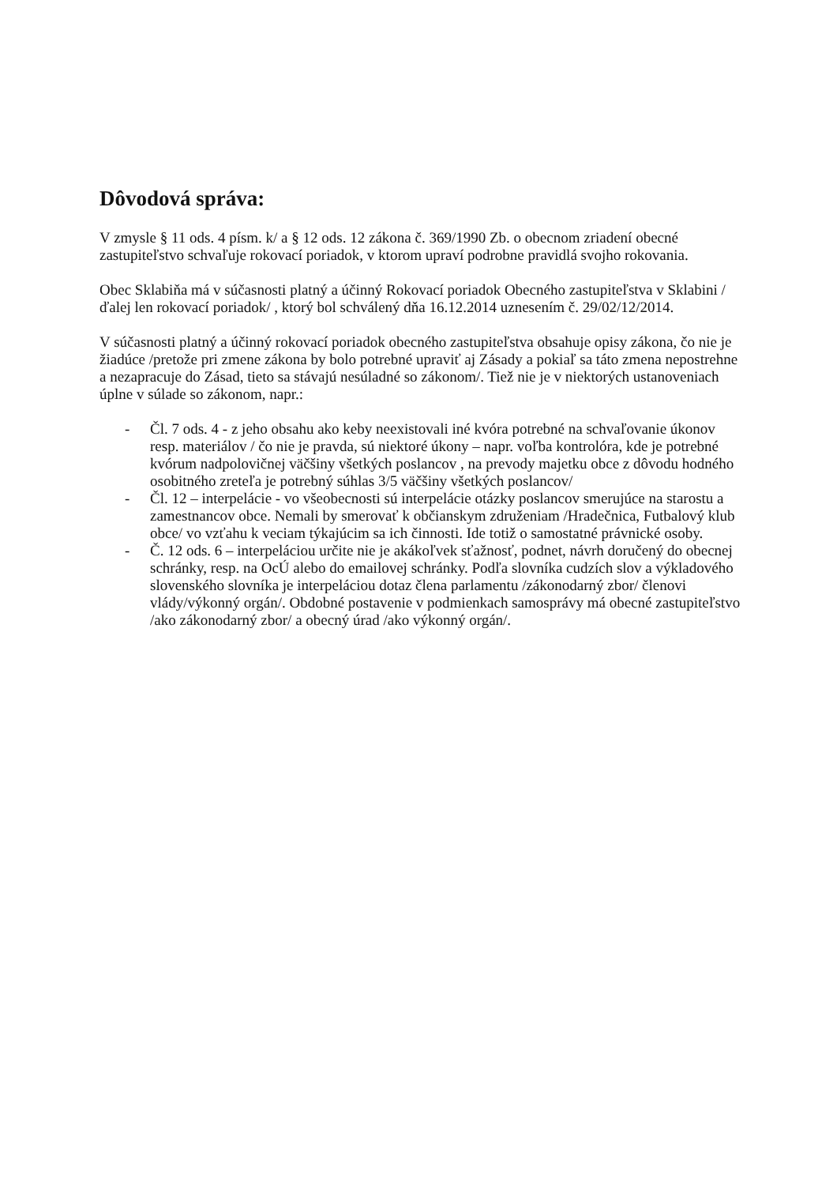Dôvodová správa:
V zmysle § 11 ods. 4 písm. k/ a § 12 ods. 12 zákona č. 369/1990 Zb. o obecnom zriadení obecné zastupiteľstvo schvaľuje rokovací poriadok, v ktorom upraví podrobne pravidlá svojho rokovania.
Obec Sklabiňa má v súčasnosti platný a účinný Rokovací poriadok Obecného zastupiteľstva v Sklabini /ďalej len rokovací poriadok/ , ktorý bol schválený dňa 16.12.2014 uznesením č. 29/02/12/2014.
V súčasnosti platný a účinný rokovací poriadok obecného zastupiteľstva obsahuje opisy zákona, čo nie je žiadúce /pretože pri zmene zákona by bolo potrebné upraviť aj Zásady a pokiaľ sa táto zmena nepostrehne a nezapracuje do Zásad, tieto sa stávajú nesúladné so zákonom/. Tiež nie je v niektorých ustanoveniach úplne v súlade so zákonom, napr.:
- Čl. 7 ods. 4 - z jeho obsahu ako keby neexistovali iné kvóra potrebné na schvaľovanie úkonov resp. materiálov / čo nie je pravda, sú niektoré úkony – napr. voľba kontrolóra, kde je potrebné kvórum nadpolovičnej väčšiny všetkých poslancov , na prevody majetku obce z dôvodu hodného osobitného zreteľa je potrebný súhlas 3/5 väčšiny všetkých poslancov/
- Čl. 12 – interpelácie - vo všeobecnosti sú interpelácie otázky poslancov smerujúce na starostu a zamestnancov obce. Nemali by smerovať k občianskym združeniam /Hradečnica, Futbalový klub obce/ vo vzťahu k veciam týkajúcim sa ich činnosti. Ide totiž o samostatné právnické osoby.
- Č. 12 ods. 6 – interpeláciou určite nie je akákoľvek sťažnosť, podnet, návrh doručený do obecnej schránky, resp. na OcÚ alebo do emailovej schránky. Podľa slovníka cudzích slov a výkladového slovenského slovníka je interpeláciou dotaz člena parlamentu /zákonodarný zbor/ členovi vlády/výkonný orgán/. Obdobné postavenie v podmienkach samosprávy má obecné zastupiteľstvo /ako zákonodarný zbor/ a obecný úrad /ako výkonný orgán/.